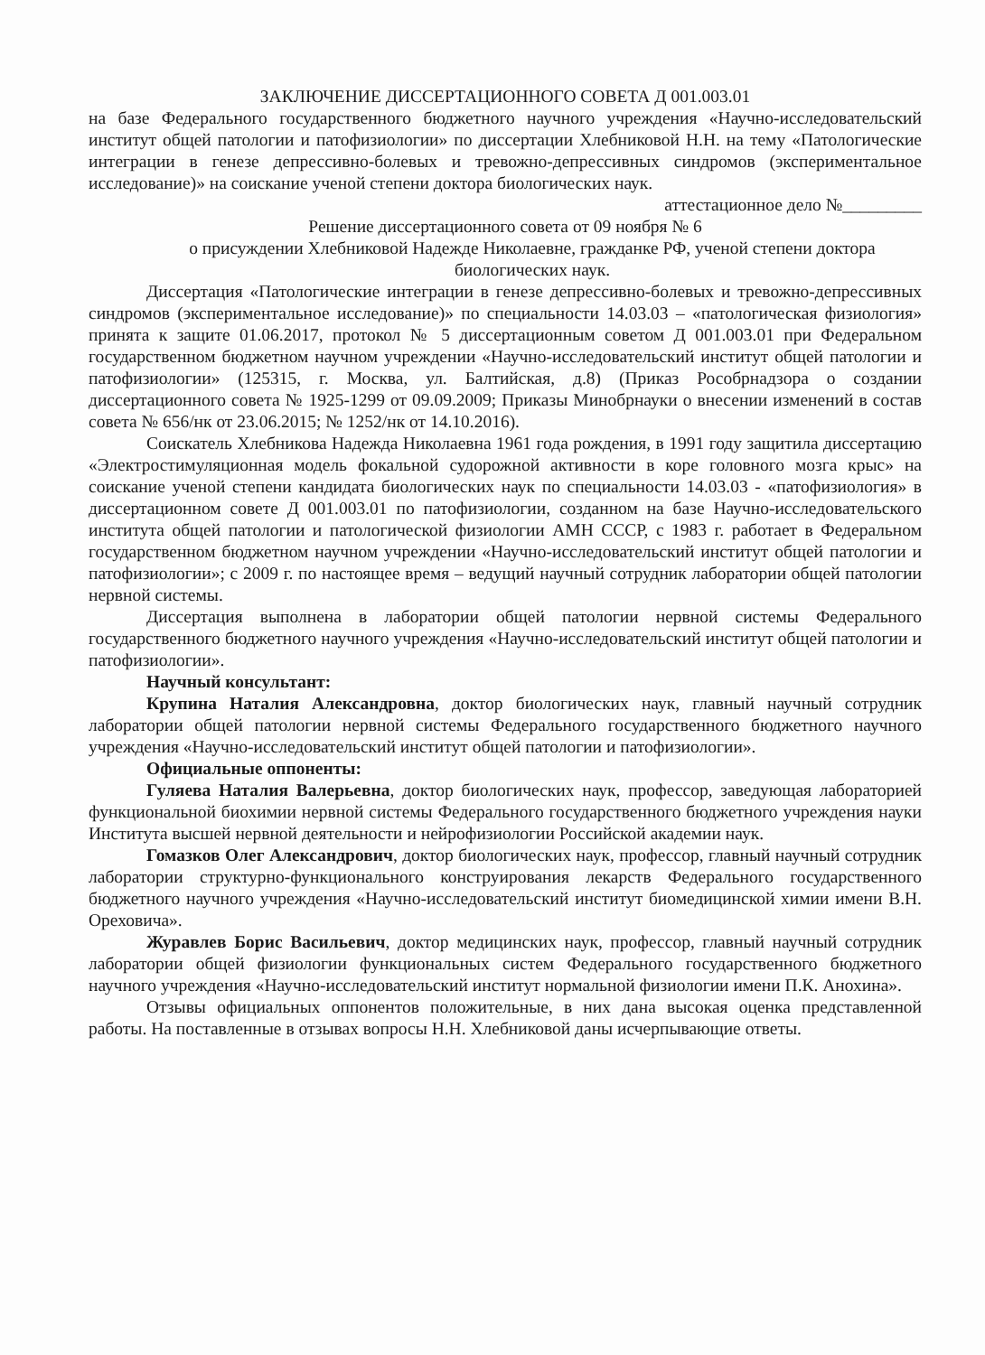ЗАКЛЮЧЕНИЕ ДИССЕРТАЦИОННОГО СОВЕТА Д 001.003.01
на базе Федерального государственного бюджетного научного учреждения «Научно-исследовательский институт общей патологии и патофизиологии» по диссертации Хлебниковой Н.Н. на тему «Патологические интеграции в генезе депрессивно-болевых и тревожно-депрессивных синдромов (экспериментальное исследование)» на соискание ученой степени доктора биологических наук.
аттестационное дело №_________
Решение диссертационного совета от 09 ноября № 6
о присуждении Хлебниковой Надежде Николаевне, гражданке РФ, ученой степени доктора биологических наук.
Диссертация «Патологические интеграции в генезе депрессивно-болевых и тревожно-депрессивных синдромов (экспериментальное исследование)» по специальности 14.03.03 – «патологическая физиология» принята к защите 01.06.2017, протокол № 5 диссертационным советом Д 001.003.01 при Федеральном государственном бюджетном научном учреждении «Научно-исследовательский институт общей патологии и патофизиологии» (125315, г. Москва, ул. Балтийская, д.8) (Приказ Рособрнадзора о создании диссертационного совета № 1925-1299 от 09.09.2009; Приказы Минобрнауки о внесении изменений в состав совета № 656/нк от 23.06.2015; № 1252/нк от 14.10.2016).
Соискатель Хлебникова Надежда Николаевна 1961 года рождения, в 1991 году защитила диссертацию «Электростимуляционная модель фокальной судорожной активности в коре головного мозга крыс» на соискание ученой степени кандидата биологических наук по специальности 14.03.03 - «патофизиология» в диссертационном совете Д 001.003.01 по патофизиологии, созданном на базе Научно-исследовательского института общей патологии и патологической физиологии АМН СССР, с 1983 г. работает в Федеральном государственном бюджетном научном учреждении «Научно-исследовательский институт общей патологии и патофизиологии»; с 2009 г. по настоящее время – ведущий научный сотрудник лаборатории общей патологии нервной системы.
Диссертация выполнена в лаборатории общей патологии нервной системы Федерального государственного бюджетного научного учреждения «Научно-исследовательский институт общей патологии и патофизиологии».
Научный консультант:
Крупина Наталия Александровна, доктор биологических наук, главный научный сотрудник лаборатории общей патологии нервной системы Федерального государственного бюджетного научного учреждения «Научно-исследовательский институт общей патологии и патофизиологии».
Официальные оппоненты:
Гуляева Наталия Валерьевна, доктор биологических наук, профессор, заведующая лабораторией функциональной биохимии нервной системы Федерального государственного бюджетного учреждения науки Института высшей нервной деятельности и нейрофизиологии Российской академии наук.
Гомазков Олег Александрович, доктор биологических наук, профессор, главный научный сотрудник лаборатории структурно-функционального конструирования лекарств Федерального государственного бюджетного научного учреждения «Научно-исследовательский институт биомедицинской химии имени В.Н. Ореховича».
Журавлев Борис Васильевич, доктор медицинских наук, профессор, главный научный сотрудник лаборатории общей физиологии функциональных систем Федерального государственного бюджетного научного учреждения «Научно-исследовательский институт нормальной физиологии имени П.К. Анохина».
Отзывы официальных оппонентов положительные, в них дана высокая оценка представленной работы. На поставленные в отзывах вопросы Н.Н. Хлебниковой даны исчерпывающие ответы.